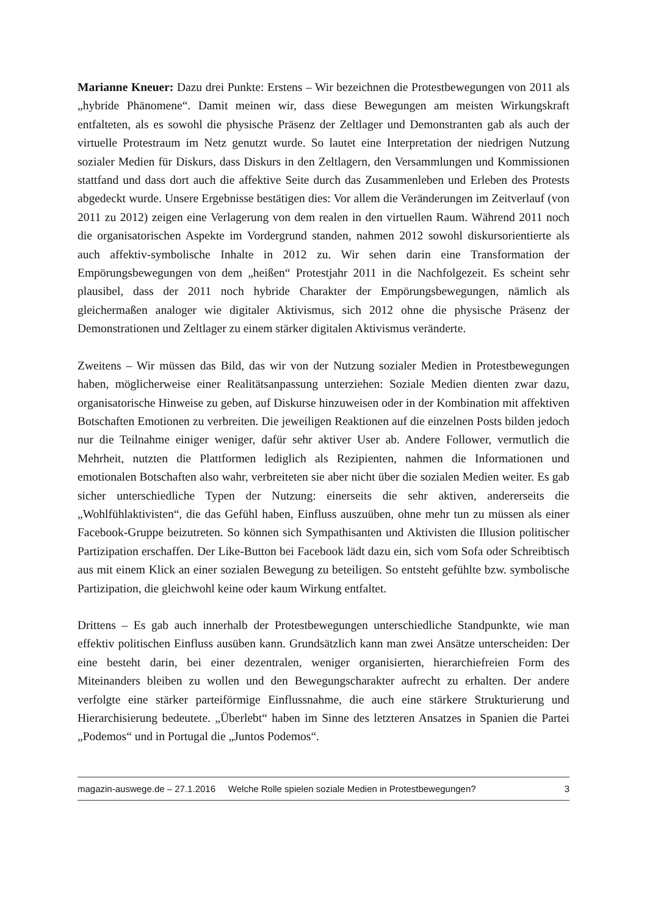Marianne Kneuer: Dazu drei Punkte: Erstens – Wir bezeichnen die Protestbewegungen von 2011 als „hybride Phänomene“. Damit meinen wir, dass diese Bewegungen am meisten Wirkungskraft entfalteten, als es sowohl die physische Präsenz der Zeltlager und Demonstranten gab als auch der virtuelle Protestraum im Netz genutzt wurde. So lautet eine Interpretation der niedrigen Nutzung sozialer Medien für Diskurs, dass Diskurs in den Zeltlagern, den Versammlungen und Kommissionen stattfand und dass dort auch die affektive Seite durch das Zusammenleben und Erleben des Protests abgedeckt wurde. Unsere Ergebnisse bestätigen dies: Vor allem die Veränderungen im Zeitverlauf (von 2011 zu 2012) zeigen eine Verlagerung von dem realen in den virtuellen Raum. Während 2011 noch die organisatorischen Aspekte im Vordergrund standen, nahmen 2012 sowohl diskursorientierte als auch affektiv-symbolische Inhalte in 2012 zu. Wir sehen darin eine Transformation der Empörungsbewegungen von dem „heißen“ Protestjahr 2011 in die Nachfolgezeit. Es scheint sehr plausibel, dass der 2011 noch hybride Charakter der Empörungsbewegungen, nämlich als gleichermaßen analoger wie digitaler Aktivismus, sich 2012 ohne die physische Präsenz der Demonstrationen und Zeltlager zu einem stärker digitalen Aktivismus veränderte.
Zweitens – Wir müssen das Bild, das wir von der Nutzung sozialer Medien in Protestbewegungen haben, möglicherweise einer Realitätsanpassung unterziehen: Soziale Medien dienten zwar dazu, organisatorische Hinweise zu geben, auf Diskurse hinzuweisen oder in der Kombination mit affektiven Botschaften Emotionen zu verbreiten. Die jeweiligen Reaktionen auf die einzelnen Posts bilden jedoch nur die Teilnahme einiger weniger, dafür sehr aktiver User ab. Andere Follower, vermutlich die Mehrheit, nutzten die Plattformen lediglich als Rezipienten, nahmen die Informationen und emotionalen Botschaften also wahr, verbreiteten sie aber nicht über die sozialen Medien weiter. Es gab sicher unterschiedliche Typen der Nutzung: einerseits die sehr aktiven, andererseits die „Wohlfühlaktivisten“, die das Gefühl haben, Einfluss auszuüben, ohne mehr tun zu müssen als einer Facebook-Gruppe beizutreten. So können sich Sympathisanten und Aktivisten die Illusion politischer Partizipation erschaffen. Der Like-Button bei Facebook lädt dazu ein, sich vom Sofa oder Schreibtisch aus mit einem Klick an einer sozialen Bewegung zu beteiligen. So entsteht gefühlte bzw. symbolische Partizipation, die gleichwohl keine oder kaum Wirkung entfaltet.
Drittens – Es gab auch innerhalb der Protestbewegungen unterschiedliche Standpunkte, wie man effektiv politischen Einfluss ausüben kann. Grundsätzlich kann man zwei Ansätze unterscheiden: Der eine besteht darin, bei einer dezentralen, weniger organisierten, hierarchiefreien Form des Miteinanders bleiben zu wollen und den Bewegungscharakter aufrecht zu erhalten. Der andere verfolgte eine stärker parteiförmige Einflussnahme, die auch eine stärkere Strukturierung und Hierarchisierung bedeutete. „Überlebt“ haben im Sinne des letzteren Ansatzes in Spanien die Partei „Podemos“ und in Portugal die „Juntos Podemos“.
magazin-auswege.de – 27.1.2016 Welche Rolle spielen soziale Medien in Protestbewegungen? 3